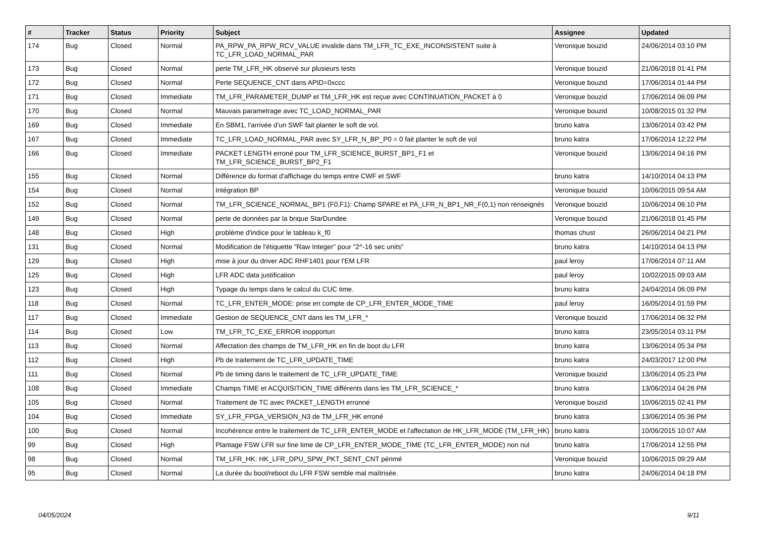| # | Tracker | Status | Priority | Subject | Assignee | Updated |
| --- | --- | --- | --- | --- | --- | --- |
| 174 | Bug | Closed | Normal | PA_RPW_PA_RPW_RCV_VALUE invalide dans TM_LFR_TC_EXE_INCONSISTENT suite à TC_LFR_LOAD_NORMAL_PAR | Veronique bouzid | 24/06/2014 03:10 PM |
| 173 | Bug | Closed | Normal | perte TM_LFR_HK observé sur plusieurs tests | Veronique bouzid | 21/06/2018 01:41 PM |
| 172 | Bug | Closed | Normal | Perte SEQUENCE_CNT dans APID=0xccc | Veronique bouzid | 17/06/2014 01:44 PM |
| 171 | Bug | Closed | Immediate | TM_LFR_PARAMETER_DUMP et TM_LFR_HK est reçue avec CONTINUATION_PACKET à 0 | Veronique bouzid | 17/06/2014 06:09 PM |
| 170 | Bug | Closed | Normal | Mauvais parametrage avec TC_LOAD_NORMAL_PAR | Veronique bouzid | 10/08/2015 01:32 PM |
| 169 | Bug | Closed | Immediate | En SBM1, l'arrivée d'un SWF fait planter le soft de vol. | bruno katra | 13/06/2014 03:42 PM |
| 167 | Bug | Closed | Immediate | TC_LFR_LOAD_NORMAL_PAR avec SY_LFR_N_BP_P0 = 0 fait planter le soft de vol | bruno katra | 17/06/2014 12:22 PM |
| 166 | Bug | Closed | Immediate | PACKET LENGTH erroné pour TM_LFR_SCIENCE_BURST_BP1_F1 et TM_LFR_SCIENCE_BURST_BP2_F1 | Veronique bouzid | 13/06/2014 04:16 PM |
| 155 | Bug | Closed | Normal | Différence du format d'affichage du temps entre CWF et SWF | bruno katra | 14/10/2014 04:13 PM |
| 154 | Bug | Closed | Normal | Intégration BP | Veronique bouzid | 10/06/2015 09:54 AM |
| 152 | Bug | Closed | Normal | TM_LFR_SCIENCE_NORMAL_BP1 (F0,F1): Champ SPARE et PA_LFR_N_BP1_NR_F(0,1) non renseignés | Veronique bouzid | 10/06/2014 06:10 PM |
| 149 | Bug | Closed | Normal | perte de données par la brique StarDundee | Veronique bouzid | 21/06/2018 01:45 PM |
| 148 | Bug | Closed | High | problème d'indice pour le tableau k_f0 | thomas chust | 26/06/2014 04:21 PM |
| 131 | Bug | Closed | Normal | Modification de l'étiquette "Raw Integer" pour "2^-16 sec units" | bruno katra | 14/10/2014 04:13 PM |
| 129 | Bug | Closed | High | mise à jour du driver ADC RHF1401 pour l'EM LFR | paul leroy | 17/06/2014 07:11 AM |
| 125 | Bug | Closed | High | LFR ADC data justification | paul leroy | 10/02/2015 09:03 AM |
| 123 | Bug | Closed | High | Typage du temps dans le calcul du CUC time. | bruno katra | 24/04/2014 06:09 PM |
| 118 | Bug | Closed | Normal | TC_LFR_ENTER_MODE: prise en compte de CP_LFR_ENTER_MODE_TIME | paul leroy | 16/05/2014 01:59 PM |
| 117 | Bug | Closed | Immediate | Gestion de SEQUENCE_CNT dans les TM_LFR_* | Veronique bouzid | 17/06/2014 06:32 PM |
| 114 | Bug | Closed | Low | TM_LFR_TC_EXE_ERROR inopportun | bruno katra | 23/05/2014 03:11 PM |
| 113 | Bug | Closed | Normal | Affectation des champs de TM_LFR_HK en fin de boot du LFR | bruno katra | 13/06/2014 05:34 PM |
| 112 | Bug | Closed | High | Pb de traitement de TC_LFR_UPDATE_TIME | bruno katra | 24/03/2017 12:00 PM |
| 111 | Bug | Closed | Normal | Pb de timing dans le traitement de TC_LFR_UPDATE_TIME | Veronique bouzid | 13/06/2014 05:23 PM |
| 108 | Bug | Closed | Immediate | Champs TIME et ACQUISITION_TIME différents dans les TM_LFR_SCIENCE_* | bruno katra | 13/06/2014 04:26 PM |
| 105 | Bug | Closed | Normal | Traitement de TC avec PACKET_LENGTH erronné | Veronique bouzid | 10/06/2015 02:41 PM |
| 104 | Bug | Closed | Immediate | SY_LFR_FPGA_VERSION_N3 de TM_LFR_HK erroné | bruno katra | 13/06/2014 05:36 PM |
| 100 | Bug | Closed | Normal | Incohérence entre le traitement de TC_LFR_ENTER_MODE et l'affectation de HK_LFR_MODE (TM_LFR_HK) | bruno katra | 10/06/2015 10:07 AM |
| 99 | Bug | Closed | High | Plantage FSW LFR sur fine time de CP_LFR_ENTER_MODE_TIME (TC_LFR_ENTER_MODE) non nul | bruno katra | 17/06/2014 12:55 PM |
| 98 | Bug | Closed | Normal | TM_LFR_HK: HK_LFR_DPU_SPW_PKT_SENT_CNT périmé | Veronique bouzid | 10/06/2015 09:29 AM |
| 95 | Bug | Closed | Normal | La durée du boot/reboot du LFR FSW semble mal maîtrisée. | bruno katra | 24/06/2014 04:18 PM |
04/05/2024 9/11